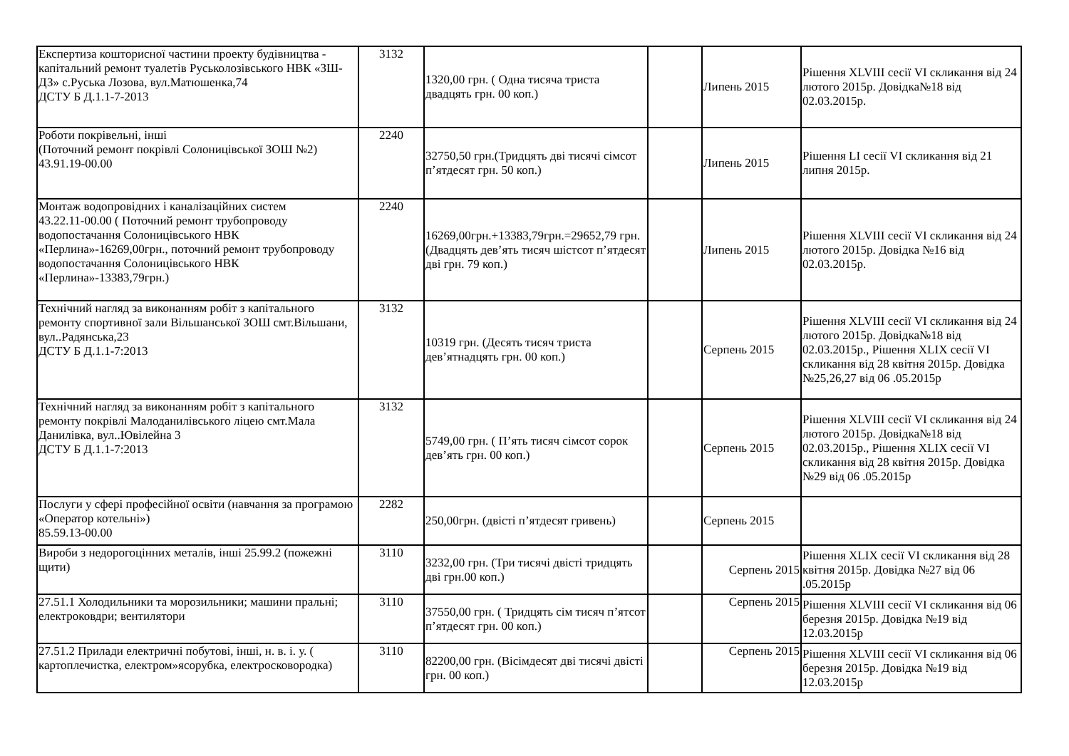| Експертиза кошторисної частини проекту будівництва - капітальний ремонт туалетів Руськолозівського НВК «ЗШ-ДЗ» с.Руська Лозова, вул.Матюшенка,74 ДСТУ Б Д.1.1-7-2013 | 3132 | 1320,00 грн. ( Одна тисяча триста двадцять грн. 00 коп.) | | Липень 2015 | Рішення XLVIII сесії VI скликання від 24 лютого 2015р. Довідка№18 від 02.03.2015р. |
| Роботи покрівельні, інші (Поточний ремонт покрівлі Солоницівської ЗОШ №2) 43.91.19-00.00 | 2240 | 32750,50 грн.(Тридцять дві тисячі сімсот п’ятдесят грн. 50 коп.) | | Липень 2015 | Рішення LI сесії VI скликання від 21 липня 2015р. |
| Монтаж водопровідних і каналізаційних систем 43.22.11-00.00 ( Поточний ремонт трубопроводу водопостачання Солоницівського НВК «Перлина»-16269,00грн., поточний ремонт трубопроводу водопостачання Солоницівського НВК «Перлина»-13383,79грн.) | 2240 | 16269,00грн.+13383,79грн.=29652,79 грн.(Двадцять дев’ять тисяч шістсот п’ятдесят дві грн. 79 коп.) | | Липень 2015 | Рішення XLVIII сесії VI скликання від 24 лютого 2015р. Довідка №16 від 02.03.2015р. |
| Технічний нагляд за виконанням робіт з капітального ремонту спортивної зали Вільшанської ЗОШ смт.Вільшани, вул..Радянська,23 ДСТУ Б Д.1.1-7:2013 | 3132 | 10319 грн. (Десять тисяч триста дев’ятнадцять грн. 00 коп.) | | Серпень 2015 | Рішення XLVIII сесії VI скликання від 24 лютого 2015р. Довідка№18 від 02.03.2015р., Рішення XLIX сесії VI скликання від 28 квітня 2015р. Довідка №25,26,27 від 06 .05.2015р |
| Технічний нагляд за виконанням робіт з капітального ремонту покрівлі Малоданилівського ліцею смт.Мала Данилівка, вул..Ювілейна 3 ДСТУ Б Д.1.1-7:2013 | 3132 | 5749,00 грн. ( П’ять тисяч сімсот сорок дев’ять грн. 00 коп.) | | Серпень 2015 | Рішення XLVIII сесії VI скликання від 24 лютого 2015р. Довідка№18 від 02.03.2015р., Рішення XLIX сесії VI скликання від 28 квітня 2015р. Довідка №29 від 06 .05.2015р |
| Послуги у сфері професійної освіти (навчання за програмою «Оператор котельні») 85.59.13-00.00 | 2282 | 250,00грн. (двісті п’ятдесят гривень) | | Серпень 2015 | |
| Вироби з недорогоцінних металів, інші 25.99.2 (пожежні щити) | 3110 | 3232,00 грн. (Три тисячі двісті тридцять дві грн.00 коп.) | | Серпень 2015 | Рішення XLIX сесії VI скликання від 28 квітня 2015р. Довідка №27 від 06 .05.2015р |
| 27.51.1 Холодильники та морозильники; машини пральні; електроковдри; вентилятори | 3110 | 37550,00 грн. ( Тридцять сім тисяч п’ятсот п’ятдесят грн. 00 коп.) | | Серпень 2015 | Рішення XLVIII сесії VI скликання від 06 березня 2015р. Довідка №19 від 12.03.2015р |
| 27.51.2 Прилади електричні побутові, інші, н. в. і. у. ( картоплечистка, електром»ясорубка, електросковородка) | 3110 | 82200,00 грн. (Вісімдесят дві тисячі двісті грн. 00 коп.) | | Серпень 2015 | Рішення XLVIII сесії VI скликання від 06 березня 2015р. Довідка №19 від 12.03.2015р |